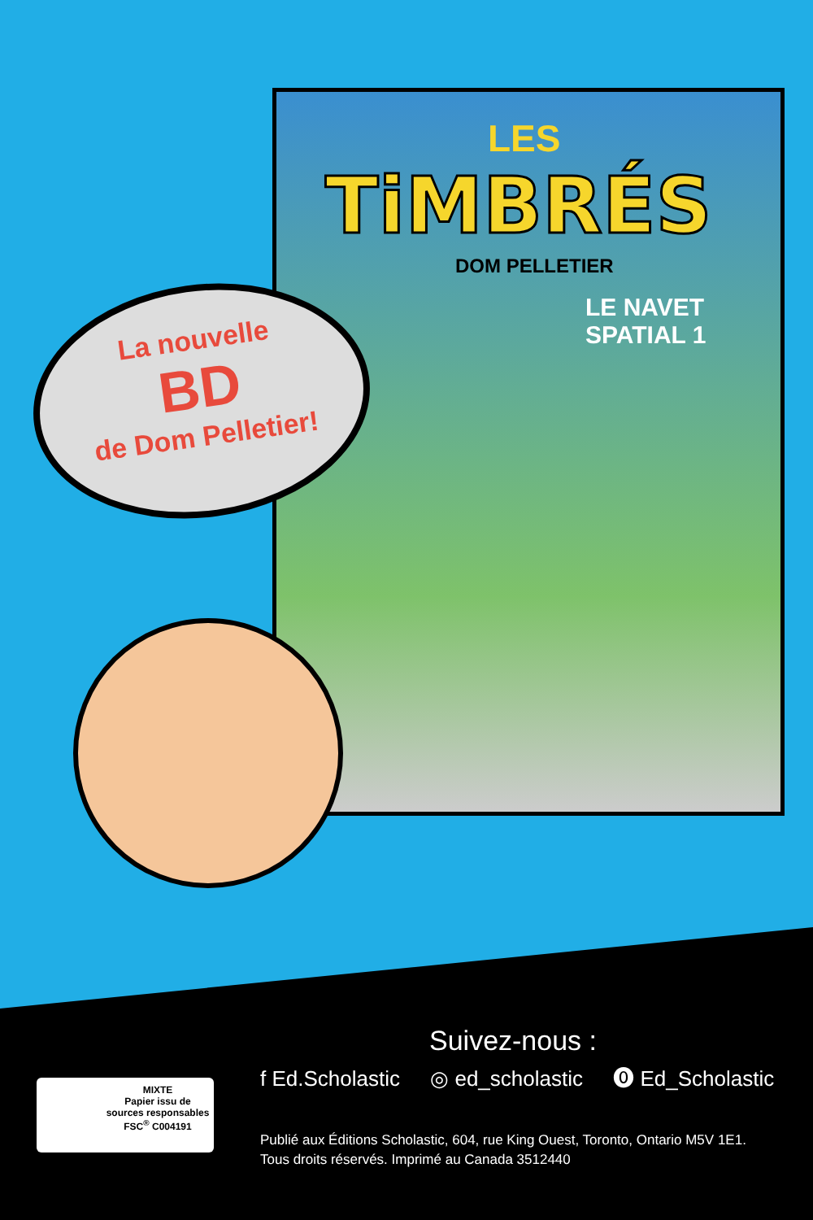LES
TiMBRÉS
DOM PELLETIER
LE NAVET
SPATIAL 1
La nouvelle
BD
de Dom Pelletier!
Suivez-nous :
f Ed.Scholastic ◎ ed_scholastic ⓿ Ed_Scholastic
MIXTE
Papier issu de
sources responsables
FSC<sup>®</sup> C004191
Publié aux Éditions Scholastic, 604, rue King Ouest, Toronto, Ontario M5V 1E1.
Tous droits réservés. Imprimé au Canada 3512440